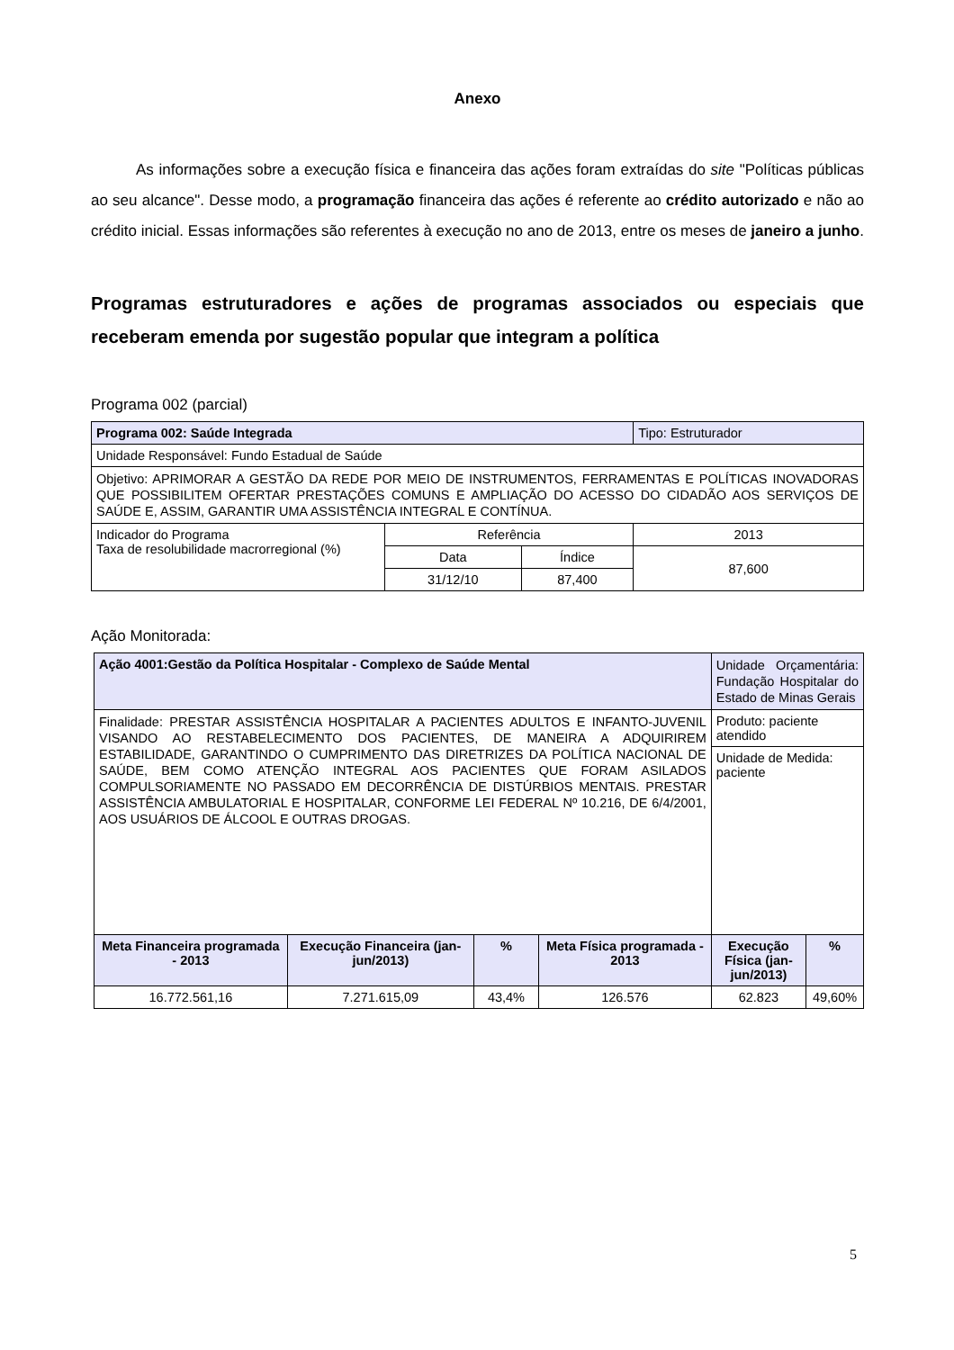Anexo
As informações sobre a execução física e financeira das ações foram extraídas do site "Políticas públicas ao seu alcance". Desse modo, a programação financeira das ações é referente ao crédito autorizado e não ao crédito inicial. Essas informações são referentes à execução no ano de 2013, entre os meses de janeiro a junho.
Programas estruturadores e ações de programas associados ou especiais que receberam emenda por sugestão popular que integram a política
Programa 002 (parcial)
| Programa 002: Saúde Integrada | | | Tipo: Estruturador |
| Unidade Responsável: Fundo Estadual de Saúde | | | |
| Objetivo: APRIMORAR A GESTÃO DA REDE POR MEIO DE INSTRUMENTOS, FERRAMENTAS E POLÍTICAS INOVADORAS QUE POSSIBILITEM OFERTAR PRESTAÇÕES COMUNS E AMPLIAÇÃO DO ACESSO DO CIDADÃO AOS SERVIÇOS DE SAÚDE E, ASSIM, GARANTIR UMA ASSISTÊNCIA INTEGRAL E CONTÍNUA. | | | |
| Indicador do Programa Taxa de resolubilidade macrorregional (%) | Referência | | 2013 |
| | Data | Índice | 87,600 |
| | 31/12/10 | 87,400 | |
Ação Monitorada:
| Ação 4001:Gestão da Política Hospitalar - Complexo de Saúde Mental | | | | Unidade Orçamentária: Fundação Hospitalar do Estado de Minas Gerais | |
| Finalidade: PRESTAR ASSISTÊNCIA HOSPITALAR A PACIENTES ADULTOS E INFANTO-JUVENIL VISANDO AO RESTABELECIMENTO DOS PACIENTES, DE MANEIRA A ADQUIRIREM ESTABILIDADE, GARANTINDO O CUMPRIMENTO DAS DIRETRIZES DA POLÍTICA NACIONAL DE SAÚDE, BEM COMO ATENÇÃO INTEGRAL AOS PACIENTES QUE FORAM ASILADOS COMPULSORIAMENTE NO PASSADO EM DECORRÊNCIA DE DISTÚRBIOS MENTAIS. PRESTAR ASSISTÊNCIA AMBULATORIAL E HOSPITALAR, CONFORME LEI FEDERAL Nº 10.216, DE 6/4/2001, AOS USUÁRIOS DE ÁLCOOL E OUTRAS DROGAS. | | | | Produto: paciente atendido | |
| | | | | Unidade de Medida: paciente | |
| Meta Financeira programada - 2013 | Execução Financeira (jan-jun/2013) | % | Meta Física programada - 2013 | Execução Física (jan-jun/2013) | % |
| 16.772.561,16 | 7.271.615,09 | 43,4% | 126.576 | 62.823 | 49,60% |
5